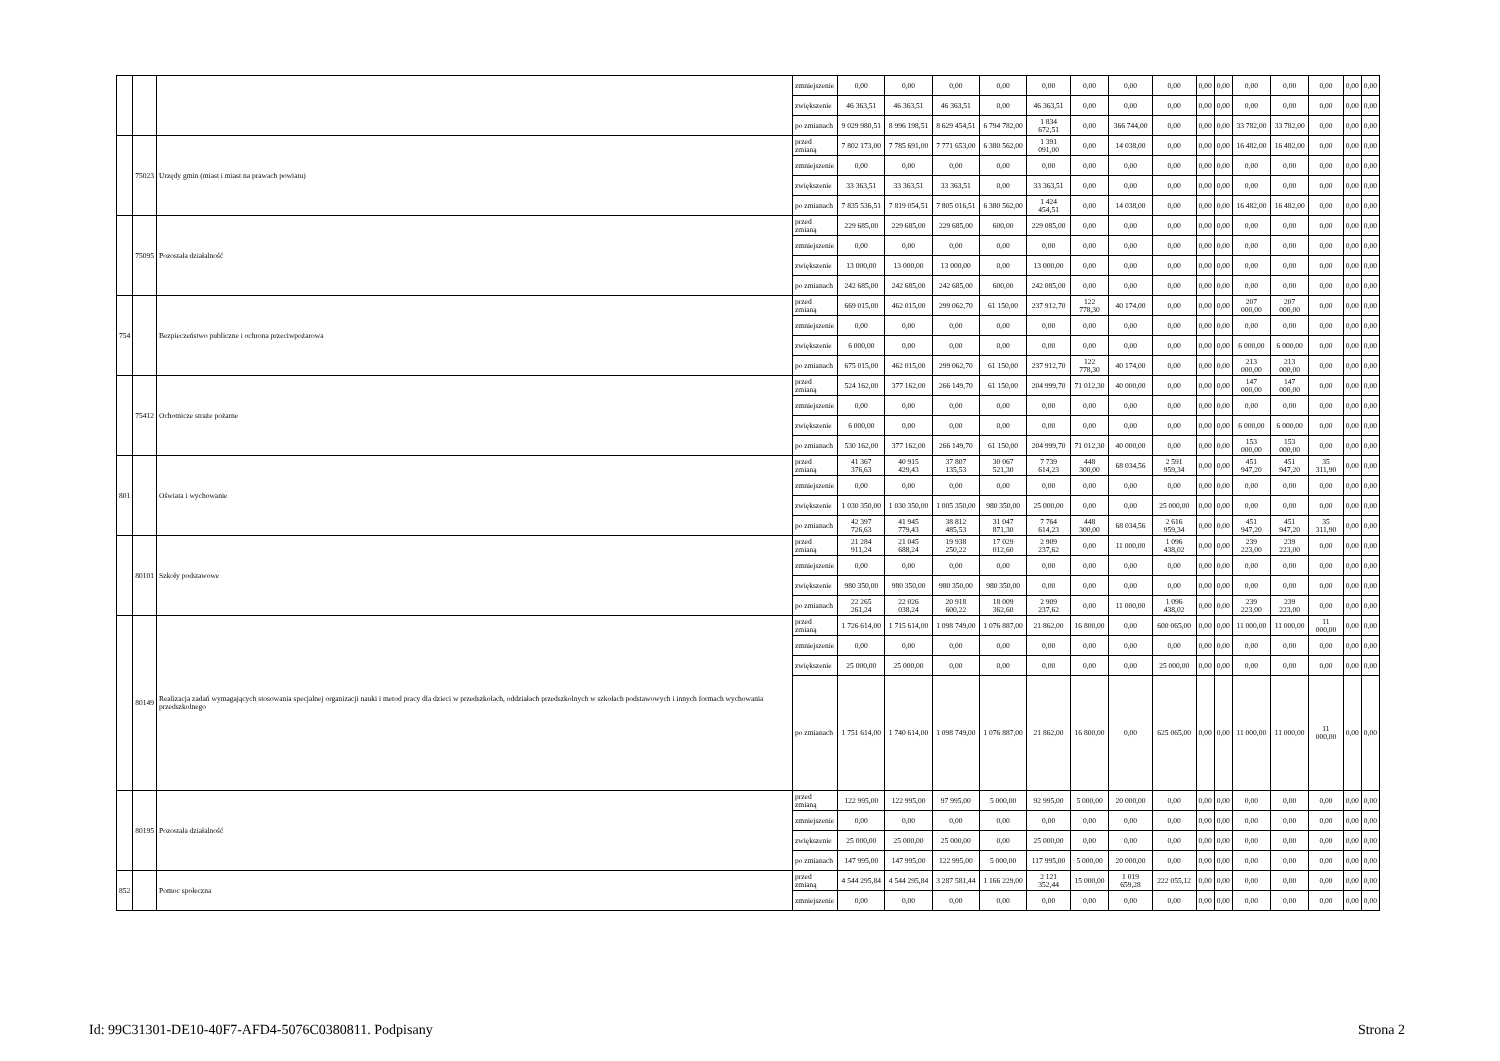| | | | zmniejszenie | 0,00 | 0,00 | 0,00 | 0,00 | 0,00 | 0,00 | 0,00 | 0,00 | 0,00 | 0,00 | 0,00 | 0,00 | 0,00 | 0,00 | 0,00 |
| | | | zwiększenie | 46 363,51 | 46 363,51 | 46 363,51 | 0,00 | 46 363,51 | 0,00 | 0,00 | 0,00 | 0,00 | 0,00 | 0,00 | 0,00 | 0,00 | 0,00 | 0,00 |
| | | | po zmianach | 9 029 980,51 | 8 996 198,51 | 8 629 454,51 | 6 794 782,00 | 1 834 672,51 | 0,00 | 366 744,00 | 0,00 | 0,00 | 0,00 | 33 782,00 | 33 782,00 | 0,00 | 0,00 | 0,00 |
| | 75023 | Urzędy gmin (miast i miast na prawach powiatu) | przed zmianą | 7 802 173,00 | 7 785 691,00 | 7 771 653,00 | 6 380 562,00 | 1 391 091,00 | 0,00 | 14 038,00 | 0,00 | 0,00 | 0,00 | 16 482,00 | 16 482,00 | 0,00 | 0,00 | 0,00 |
| | | | zmniejszenie | 0,00 | 0,00 | 0,00 | 0,00 | 0,00 | 0,00 | 0,00 | 0,00 | 0,00 | 0,00 | 0,00 | 0,00 | 0,00 | 0,00 | 0,00 |
| | | | zwiększenie | 33 363,51 | 33 363,51 | 33 363,51 | 0,00 | 33 363,51 | 0,00 | 0,00 | 0,00 | 0,00 | 0,00 | 0,00 | 0,00 | 0,00 | 0,00 | 0,00 |
| | | | po zmianach | 7 835 536,51 | 7 819 054,51 | 7 805 016,51 | 6 380 562,00 | 1 424 454,51 | 0,00 | 14 038,00 | 0,00 | 0,00 | 0,00 | 16 482,00 | 16 482,00 | 0,00 | 0,00 | 0,00 |
| | 75095 | Pozostała działalność | przed zmianą | 229 685,00 | 229 685,00 | 229 685,00 | 600,00 | 229 085,00 | 0,00 | 0,00 | 0,00 | 0,00 | 0,00 | 0,00 | 0,00 | 0,00 | 0,00 | 0,00 |
| | | | zmniejszenie | 0,00 | 0,00 | 0,00 | 0,00 | 0,00 | 0,00 | 0,00 | 0,00 | 0,00 | 0,00 | 0,00 | 0,00 | 0,00 | 0,00 | 0,00 |
| | | | zwiększenie | 13 000,00 | 13 000,00 | 13 000,00 | 0,00 | 13 000,00 | 0,00 | 0,00 | 0,00 | 0,00 | 0,00 | 0,00 | 0,00 | 0,00 | 0,00 | 0,00 |
| | | | po zmianach | 242 685,00 | 242 685,00 | 242 685,00 | 600,00 | 242 085,00 | 0,00 | 0,00 | 0,00 | 0,00 | 0,00 | 0,00 | 0,00 | 0,00 | 0,00 | 0,00 |
| 754 | | Bezpieczeństwo publiczne i ochrona przeciwpożarowa | przed zmianą | 669 015,00 | 462 015,00 | 299 062,70 | 61 150,00 | 237 912,70 | 122 778,30 | 40 174,00 | 0,00 | 0,00 | 0,00 | 207 000,00 | 207 000,00 | 0,00 | 0,00 | 0,00 |
| | | | zmniejszenie | 0,00 | 0,00 | 0,00 | 0,00 | 0,00 | 0,00 | 0,00 | 0,00 | 0,00 | 0,00 | 0,00 | 0,00 | 0,00 | 0,00 | 0,00 |
| | | | zwiększenie | 6 000,00 | 0,00 | 0,00 | 0,00 | 0,00 | 0,00 | 0,00 | 0,00 | 0,00 | 0,00 | 6 000,00 | 6 000,00 | 0,00 | 0,00 | 0,00 |
| | | | po zmianach | 675 015,00 | 462 015,00 | 299 062,70 | 61 150,00 | 237 912,70 | 122 778,30 | 40 174,00 | 0,00 | 0,00 | 0,00 | 213 000,00 | 213 000,00 | 0,00 | 0,00 | 0,00 |
| | 75412 | Ochotnicze straże pożarne | przed zmianą | 524 162,00 | 377 162,00 | 266 149,70 | 61 150,00 | 204 999,70 | 71 012,30 | 40 000,00 | 0,00 | 0,00 | 0,00 | 147 000,00 | 147 000,00 | 0,00 | 0,00 | 0,00 |
| | | | zmniejszenie | 0,00 | 0,00 | 0,00 | 0,00 | 0,00 | 0,00 | 0,00 | 0,00 | 0,00 | 0,00 | 0,00 | 0,00 | 0,00 | 0,00 | 0,00 |
| | | | zwiększenie | 6 000,00 | 0,00 | 0,00 | 0,00 | 0,00 | 0,00 | 0,00 | 0,00 | 0,00 | 0,00 | 6 000,00 | 6 000,00 | 0,00 | 0,00 | 0,00 |
| | | | po zmianach | 530 162,00 | 377 162,00 | 266 149,70 | 61 150,00 | 204 999,70 | 71 012,30 | 40 000,00 | 0,00 | 0,00 | 0,00 | 153 000,00 | 153 000,00 | 0,00 | 0,00 | 0,00 |
| 801 | | Oświata i wychowanie | przed zmianą | 41 367 376,63 | 40 915 429,43 | 37 807 135,53 | 30 067 521,30 | 7 739 614,23 | 448 300,00 | 68 034,56 | 2 591 959,34 | 0,00 | 0,00 | 451 947,20 | 451 947,20 | 35 311,90 | 0,00 | 0,00 |
| | | | zmniejszenie | 0,00 | 0,00 | 0,00 | 0,00 | 0,00 | 0,00 | 0,00 | 0,00 | 0,00 | 0,00 | 0,00 | 0,00 | 0,00 | 0,00 | 0,00 |
| | | | zwiększenie | 1 030 350,00 | 1 030 350,00 | 1 005 350,00 | 980 350,00 | 25 000,00 | 0,00 | 0,00 | 25 000,00 | 0,00 | 0,00 | 0,00 | 0,00 | 0,00 | 0,00 | 0,00 |
| | | | po zmianach | 42 397 726,63 | 41 945 779,43 | 38 812 485,53 | 31 047 871,30 | 7 764 614,23 | 448 300,00 | 68 034,56 | 2 616 959,34 | 0,00 | 0,00 | 451 947,20 | 451 947,20 | 35 311,90 | 0,00 | 0,00 |
| | 80101 | Szkoły podstawowe | przed zmianą | 21 284 911,24 | 21 045 688,24 | 19 938 250,22 | 17 029 012,60 | 2 909 237,62 | 0,00 | 11 000,00 | 1 096 438,02 | 0,00 | 0,00 | 239 223,00 | 239 223,00 | 0,00 | 0,00 | 0,00 |
| | | | zmniejszenie | 0,00 | 0,00 | 0,00 | 0,00 | 0,00 | 0,00 | 0,00 | 0,00 | 0,00 | 0,00 | 0,00 | 0,00 | 0,00 | 0,00 | 0,00 |
| | | | zwiększenie | 980 350,00 | 980 350,00 | 980 350,00 | 980 350,00 | 0,00 | 0,00 | 0,00 | 0,00 | 0,00 | 0,00 | 0,00 | 0,00 | 0,00 | 0,00 | 0,00 |
| | | | po zmianach | 22 265 261,24 | 22 026 038,24 | 20 918 600,22 | 18 009 362,60 | 2 909 237,62 | 0,00 | 11 000,00 | 1 096 438,02 | 0,00 | 0,00 | 239 223,00 | 239 223,00 | 0,00 | 0,00 | 0,00 |
| | 80149 | Realizacja zadań wymagających stosowania specjalnej organizacji nauki i metod pracy dla dzieci w przedszkolach, oddziałach przedszkolnych w szkołach podstawowych i innych formach wychowania przedszkolnego | przed zmianą | 1 726 614,00 | 1 715 614,00 | 1 098 749,00 | 1 076 887,00 | 21 862,00 | 16 800,00 | 0,00 | 600 065,00 | 0,00 | 0,00 | 11 000,00 | 11 000,00 | 11 000,00 | 0,00 | 0,00 |
| | | | zmniejszenie | 0,00 | 0,00 | 0,00 | 0,00 | 0,00 | 0,00 | 0,00 | 0,00 | 0,00 | 0,00 | 0,00 | 0,00 | 0,00 | 0,00 | 0,00 |
| | | | zwiększenie | 25 000,00 | 25 000,00 | 0,00 | 0,00 | 0,00 | 0,00 | 0,00 | 25 000,00 | 0,00 | 0,00 | 0,00 | 0,00 | 0,00 | 0,00 | 0,00 |
| | | | po zmianach | 1 751 614,00 | 1 740 614,00 | 1 098 749,00 | 1 076 887,00 | 21 862,00 | 16 800,00 | 0,00 | 625 065,00 | 0,00 | 0,00 | 11 000,00 | 11 000,00 | 11 000,00 | 0,00 | 0,00 |
| | 80195 | Pozostała działalność | przed zmianą | 122 995,00 | 122 995,00 | 97 995,00 | 5 000,00 | 92 995,00 | 5 000,00 | 20 000,00 | 0,00 | 0,00 | 0,00 | 0,00 | 0,00 | 0,00 | 0,00 | 0,00 |
| | | | zmniejszenie | 0,00 | 0,00 | 0,00 | 0,00 | 0,00 | 0,00 | 0,00 | 0,00 | 0,00 | 0,00 | 0,00 | 0,00 | 0,00 | 0,00 | 0,00 |
| | | | zwiększenie | 25 000,00 | 25 000,00 | 25 000,00 | 0,00 | 25 000,00 | 0,00 | 0,00 | 0,00 | 0,00 | 0,00 | 0,00 | 0,00 | 0,00 | 0,00 | 0,00 |
| | | | po zmianach | 147 995,00 | 147 995,00 | 122 995,00 | 5 000,00 | 117 995,00 | 5 000,00 | 20 000,00 | 0,00 | 0,00 | 0,00 | 0,00 | 0,00 | 0,00 | 0,00 | 0,00 |
| 852 | | Pomoc społeczna | przed zmianą | 4 544 295,84 | 4 544 295,84 | 3 287 581,44 | 1 166 229,00 | 2 121 352,44 | 15 000,00 | 1 019 659,28 | 222 055,12 | 0,00 | 0,00 | 0,00 | 0,00 | 0,00 | 0,00 | 0,00 |
| | | | zmniejszenie | 0,00 | 0,00 | 0,00 | 0,00 | 0,00 | 0,00 | 0,00 | 0,00 | 0,00 | 0,00 | 0,00 | 0,00 | 0,00 | 0,00 | 0,00 |
Id: 99C31301-DE10-40F7-AFD4-5076C0380811. Podpisany
Strona 2